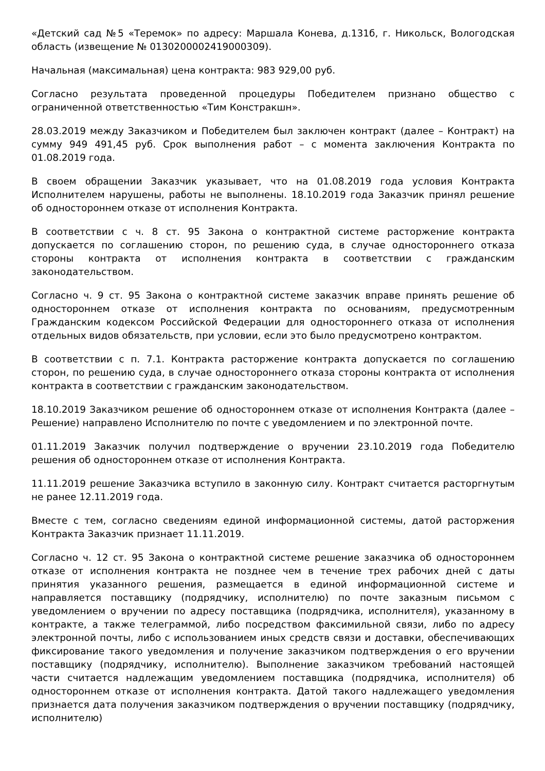«Детский сад №5 «Теремок» по адресу: Маршала Конева, д.131б, г. Никольск, Вологодская область (извещение № 0130200002419000309).
Начальная (максимальная) цена контракта: 983 929,00 руб.
Согласно результата проведенной процедуры Победителем признано общество с ограниченной ответственностью «Тим Констракшн».
28.03.2019 между Заказчиком и Победителем был заключен контракт (далее – Контракт) на сумму 949 491,45 руб. Срок выполнения работ – с момента заключения Контракта по 01.08.2019 года.
В своем обращении Заказчик указывает, что на 01.08.2019 года условия Контракта Исполнителем нарушены, работы не выполнены. 18.10.2019 года Заказчик принял решение об одностороннем отказе от исполнения Контракта.
В соответствии с ч. 8 ст. 95 Закона о контрактной системе расторжение контракта допускается по соглашению сторон, по решению суда, в случае одностороннего отказа стороны контракта от исполнения контракта в соответствии с гражданским законодательством.
Согласно ч. 9 ст. 95 Закона о контрактной системе заказчик вправе принять решение об одностороннем отказе от исполнения контракта по основаниям, предусмотренным Гражданским кодексом Российской Федерации для одностороннего отказа от исполнения отдельных видов обязательств, при условии, если это было предусмотрено контрактом.
В соответствии с п. 7.1. Контракта расторжение контракта допускается по соглашению сторон, по решению суда, в случае одностороннего отказа стороны контракта от исполнения контракта в соответствии с гражданским законодательством.
18.10.2019 Заказчиком решение об одностороннем отказе от исполнения Контракта (далее – Решение) направлено Исполнителю по почте с уведомлением и по электронной почте.
01.11.2019 Заказчик получил подтверждение о вручении 23.10.2019 года Победителю решения об одностороннем отказе от исполнения Контракта.
11.11.2019 решение Заказчика вступило в законную силу. Контракт считается расторгнутым не ранее 12.11.2019 года.
Вместе с тем, согласно сведениям единой информационной системы, датой расторжения Контракта Заказчик признает 11.11.2019.
Согласно ч. 12 ст. 95 Закона о контрактной системе решение заказчика об одностороннем отказе от исполнения контракта не позднее чем в течение трех рабочих дней с даты принятия указанного решения, размещается в единой информационной системе и направляется поставщику (подрядчику, исполнителю) по почте заказным письмом с уведомлением о вручении по адресу поставщика (подрядчика, исполнителя), указанному в контракте, а также телеграммой, либо посредством факсимильной связи, либо по адресу электронной почты, либо с использованием иных средств связи и доставки, обеспечивающих фиксирование такого уведомления и получение заказчиком подтверждения о его вручении поставщику (подрядчику, исполнителю). Выполнение заказчиком требований настоящей части считается надлежащим уведомлением поставщика (подрядчика, исполнителя) об одностороннем отказе от исполнения контракта. Датой такого надлежащего уведомления признается дата получения заказчиком подтверждения о вручении поставщику (подрядчику, исполнителю)